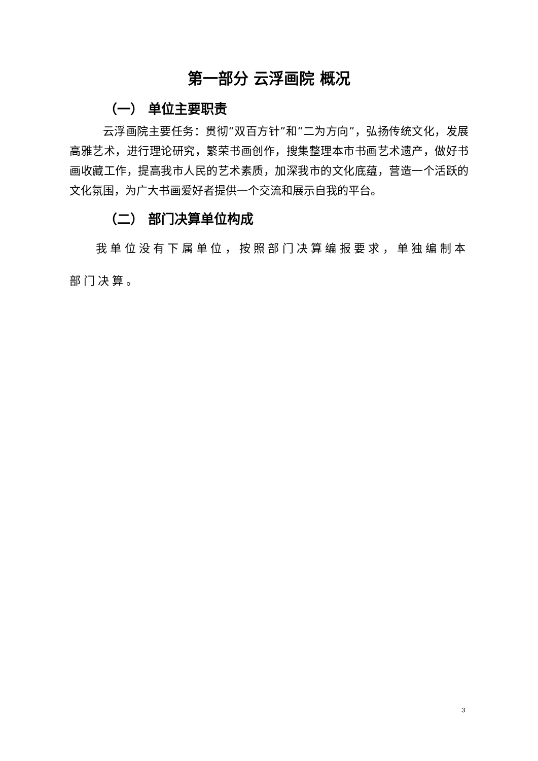第一部分 云浮画院 概况
（一） 单位主要职责
云浮画院主要任务：贯彻“双百方针”和“二为方向”，弘扬传统文化，发展高雅艺术，进行理论研究，繁荣书画创作，搜集整理本市书画艺术遗产，做好书画收藏工作，提高我市人民的艺术素质，加深我市的文化底蕴，营造一个活跃的文化氛围，为广大书画爱好者提供一个交流和展示自我的平台。
（二） 部门决算单位构成
我单位没有下属单位，按照部门决算编报要求，单独编制本部门决算。
3